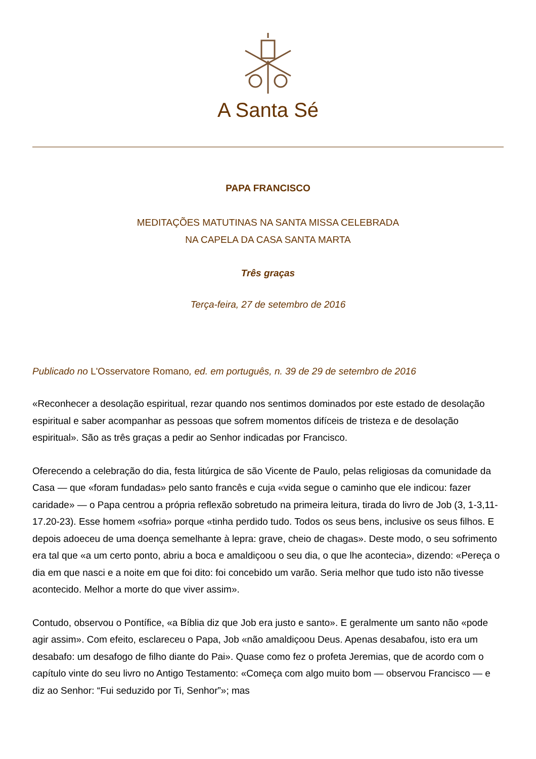A Santa Sé
PAPA FRANCISCO
MEDITAÇÕES MATUTINAS NA SANTA MISSA CELEBRADA
NA CAPELA DA CASA SANTA MARTA
Três graças
Terça-feira, 27 de setembro de 2016
Publicado no L'Osservatore Romano, ed. em português, n. 39 de 29 de setembro de 2016
«Reconhecer a desolação espiritual, rezar quando nos sentimos dominados por este estado de desolação espiritual e saber acompanhar as pessoas que sofrem momentos difíceis de tristeza e de desolação espiritual». São as três graças a pedir ao Senhor indicadas por Francisco.
Oferecendo a celebração do dia, festa litúrgica de são Vicente de Paulo, pelas religiosas da comunidade da Casa — que «foram fundadas» pelo santo francês e cuja «vida segue o caminho que ele indicou: fazer caridade» — o Papa centrou a própria reflexão sobretudo na primeira leitura, tirada do livro de Job (3, 1-3,11-17.20-23). Esse homem «sofria» porque «tinha perdido tudo. Todos os seus bens, inclusive os seus filhos. E depois adoeceu de uma doença semelhante à lepra: grave, cheio de chagas». Deste modo, o seu sofrimento era tal que «a um certo ponto, abriu a boca e amaldiçoou o seu dia, o que lhe acontecia», dizendo: «Pereça o dia em que nasci e a noite em que foi dito: foi concebido um varão. Seria melhor que tudo isto não tivesse acontecido. Melhor a morte do que viver assim».
Contudo, observou o Pontífice, «a Bíblia diz que Job era justo e santo». E geralmente um santo não «pode agir assim». Com efeito, esclareceu o Papa, Job «não amaldiçoou Deus. Apenas desabafou, isto era um desabafo: um desafogo de filho diante do Pai». Quase como fez o profeta Jeremias, que de acordo com o capítulo vinte do seu livro no Antigo Testamento: «Começa com algo muito bom — observou Francisco — e diz ao Senhor: “Fui seduzido por Ti, Senhor”»; mas